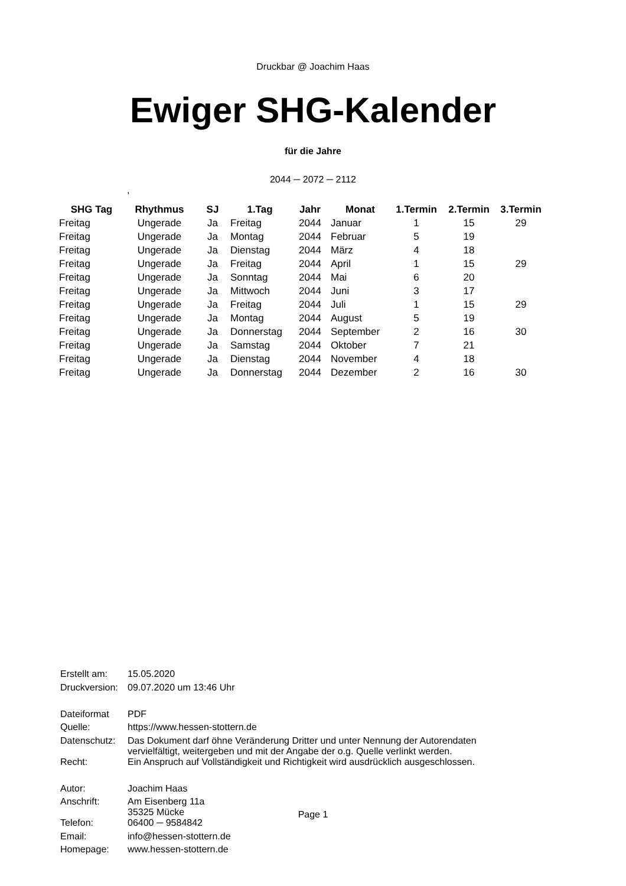Druckbar @ Joachim Haas
Ewiger SHG-Kalender
für die Jahre
2044 ─ 2072 ─ 2112
,
| SHG Tag | Rhythmus | SJ | 1.Tag | Jahr | Monat | 1.Termin | 2.Termin | 3.Termin |
| --- | --- | --- | --- | --- | --- | --- | --- | --- |
| Freitag | Ungerade | Ja | Freitag | 2044 | Januar | 1 | 15 | 29 |
| Freitag | Ungerade | Ja | Montag | 2044 | Februar | 5 | 19 | |
| Freitag | Ungerade | Ja | Dienstag | 2044 | März | 4 | 18 | |
| Freitag | Ungerade | Ja | Freitag | 2044 | April | 1 | 15 | 29 |
| Freitag | Ungerade | Ja | Sonntag | 2044 | Mai | 6 | 20 | |
| Freitag | Ungerade | Ja | Mittwoch | 2044 | Juni | 3 | 17 | |
| Freitag | Ungerade | Ja | Freitag | 2044 | Juli | 1 | 15 | 29 |
| Freitag | Ungerade | Ja | Montag | 2044 | August | 5 | 19 | |
| Freitag | Ungerade | Ja | Donnerstag | 2044 | September | 2 | 16 | 30 |
| Freitag | Ungerade | Ja | Samstag | 2044 | Oktober | 7 | 21 | |
| Freitag | Ungerade | Ja | Dienstag | 2044 | November | 4 | 18 | |
| Freitag | Ungerade | Ja | Donnerstag | 2044 | Dezember | 2 | 16 | 30 |
| Erstellt am: | 15.05.2020 |
| Druckversion: | 09.07.2020 um 13:46 Uhr |
| Dateiformat | PDF |
| Quelle: | https://www.hessen-stottern.de |
| Datenschutz: | Das Dokument darf öhne Veränderung Dritter und unter Nennung der Autorendaten vervielfältigt, weitergeben und mit der Angabe der o.g. Quelle verlinkt werden. |
| Recht: | Ein Anspruch auf Vollständigkeit und Richtigkeit wird ausdrücklich ausgeschlossen. |
| Autor: | Joachim Haas |
| Anschrift: | Am Eisenberg 11a 35325 Mücke |
| Telefon: | 06400 ─ 9584842 |
| Email: | info@hessen-stottern.de |
| Homepage: | www.hessen-stottern.de |
Page 1